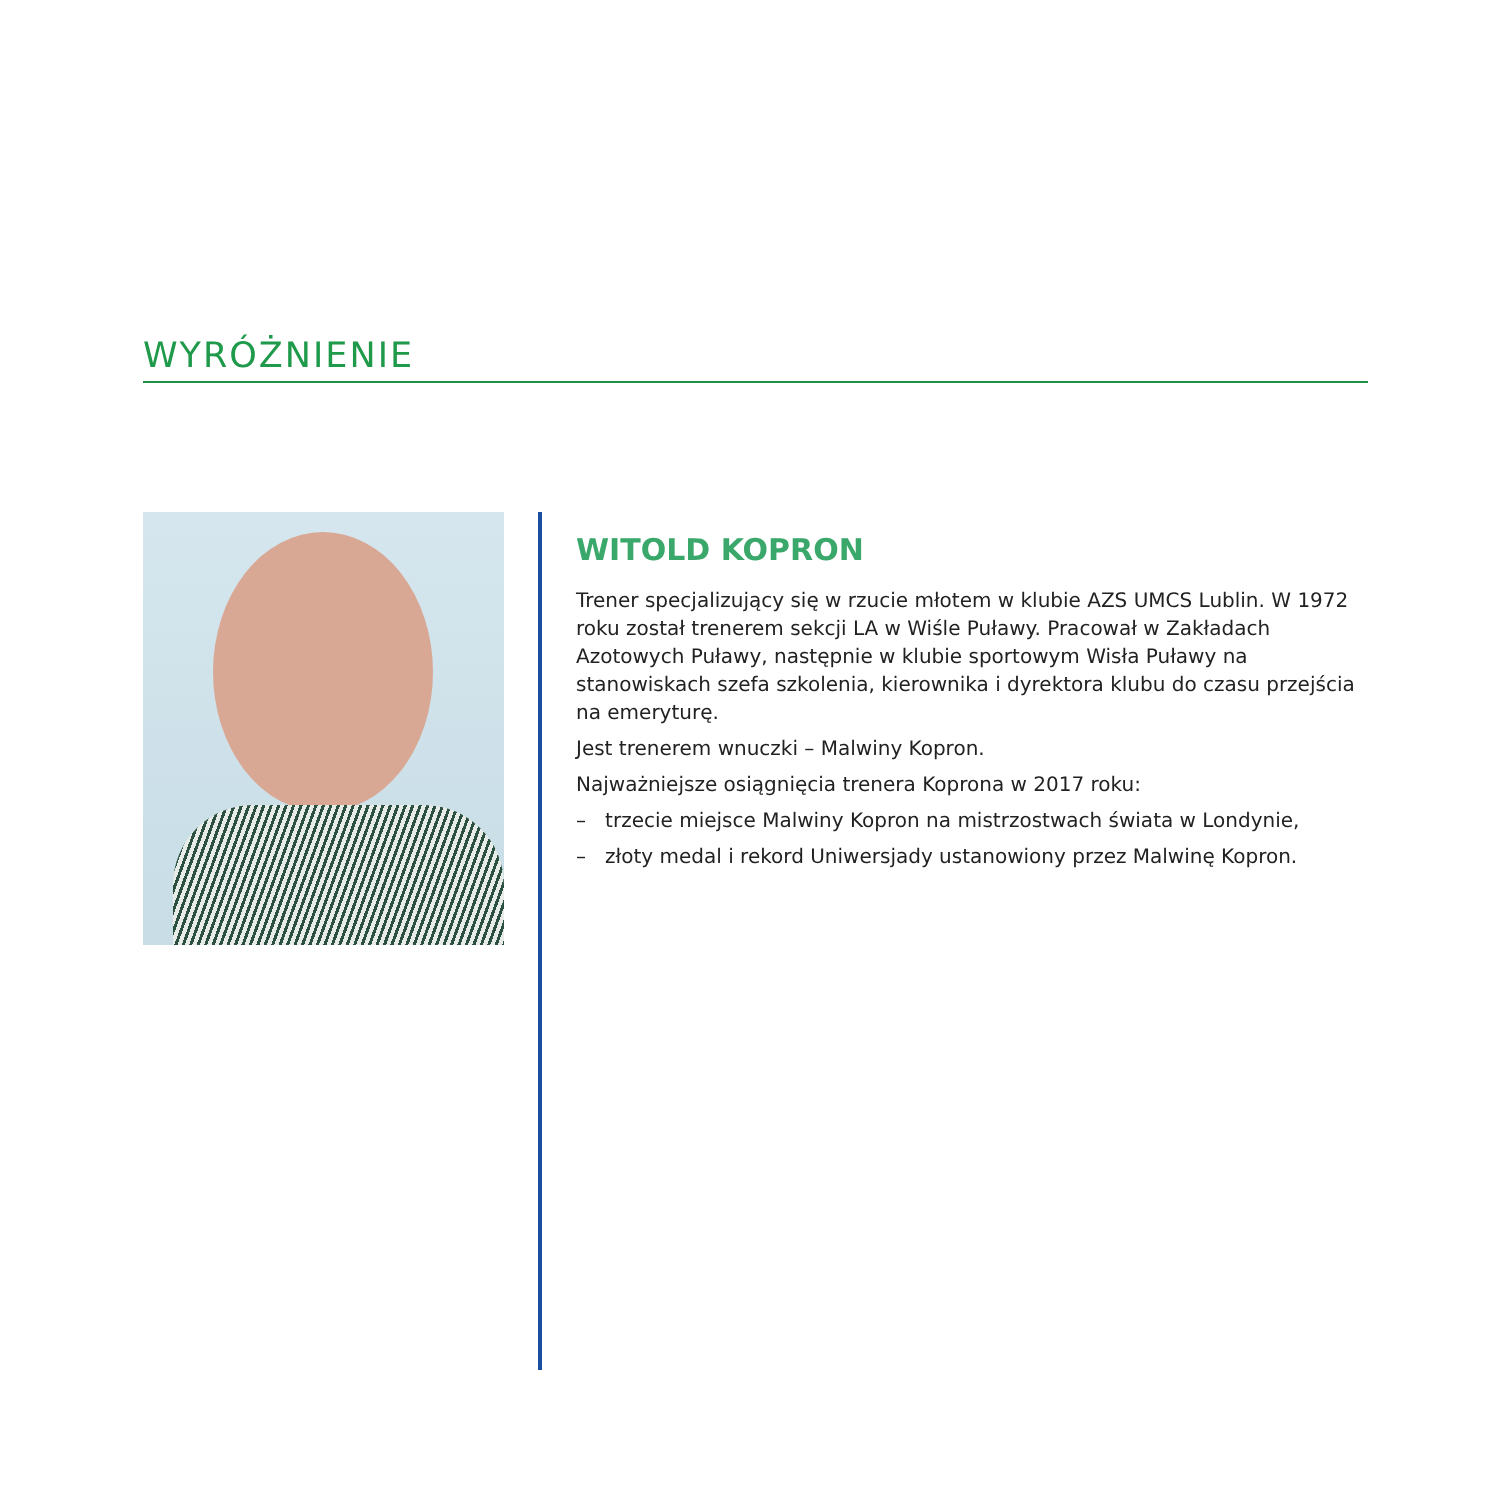WYRÓŻNIENIE
WITOLD KOPRON
Trener specjalizujący się w rzucie młotem w klubie AZS UMCS Lublin. W 1972 roku został trenerem sekcji LA w Wiśle Puławy. Pracował w Zakładach Azotowych Puławy, następnie w klubie sportowym Wisła Puławy na stanowiskach szefa szkolenia, kierownika i dyrektora klubu do czasu przejścia na emeryturę.
Jest trenerem wnuczki – Malwiny Kopron.
Najważniejsze osiągnięcia trenera Koprona w 2017 roku:
– trzecie miejsce Malwiny Kopron na mistrzostwach świata w Londynie,
– złoty medal i rekord Uniwersjady ustanowiony przez Malwinę Kopron.